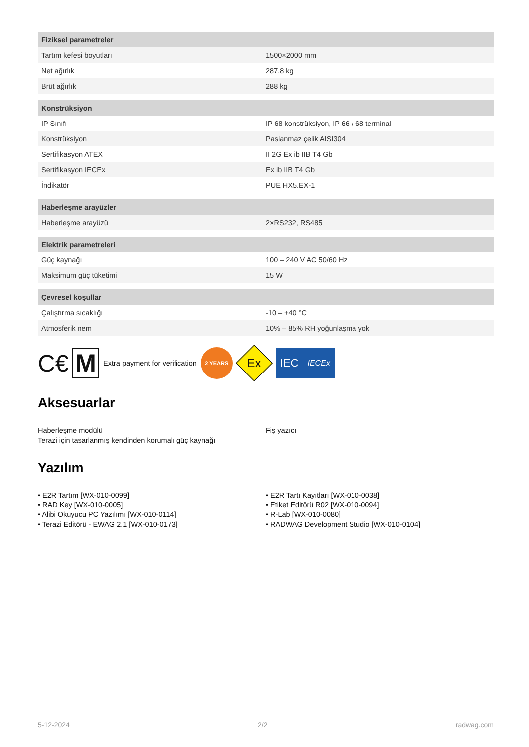| Fiziksel parametreler | |
| --- | --- |
| Tartım kefesi boyutları | 1500×2000 mm |
| Net ağırlık | 287,8 kg |
| Brüt ağırlık | 288 kg |
| Konstrüksiyon | |
| IP Sınıfı | IP 68 konstrüksiyon, IP 66 / 68 terminal |
| Konstrüksiyon | Paslanmaz çelik AISI304 |
| Sertifikasyon ATEX | II 2G Ex ib IIB T4 Gb |
| Sertifikasyon IECEx | Ex ib IIB T4 Gb |
| İndikatör | PUE HX5.EX-1 |
| Haberleşme arayüzler | |
| Haberleşme arayüzü | 2×RS232, RS485 |
| Elektrik parametreleri | |
| Güç kaynağı | 100 – 240 V AC 50/60 Hz |
| Maksimum güç tüketimi | 15 W |
| Çevresel koşullar | |
| Çalıştırma sıcaklığı | -10 – +40 °C |
| Atmosferik nem | 10% – 85% RH yoğunlaşma yok |
C€ M Extra payment for verification 2 YEARS Ex IEC IECEx
Aksesuarlar
Haberleşme modülü
Terazi için tasarlanmış kendinden korumalı güç kaynağı
Fiş yazıcı
Yazılım
• E2R Tartım [WX-010-0099]
• RAD Key [WX-010-0005]
• Alibi Okuyucu PC Yazılımı [WX-010-0114]
• Terazi Editörü - EWAG 2.1 [WX-010-0173]
• E2R Tartı Kayıtları [WX-010-0038]
• Etiket Editörü R02 [WX-010-0094]
• R-Lab [WX-010-0080]
• RADWAG Development Studio [WX-010-0104]
5-12-2024 2/2 radwag.com